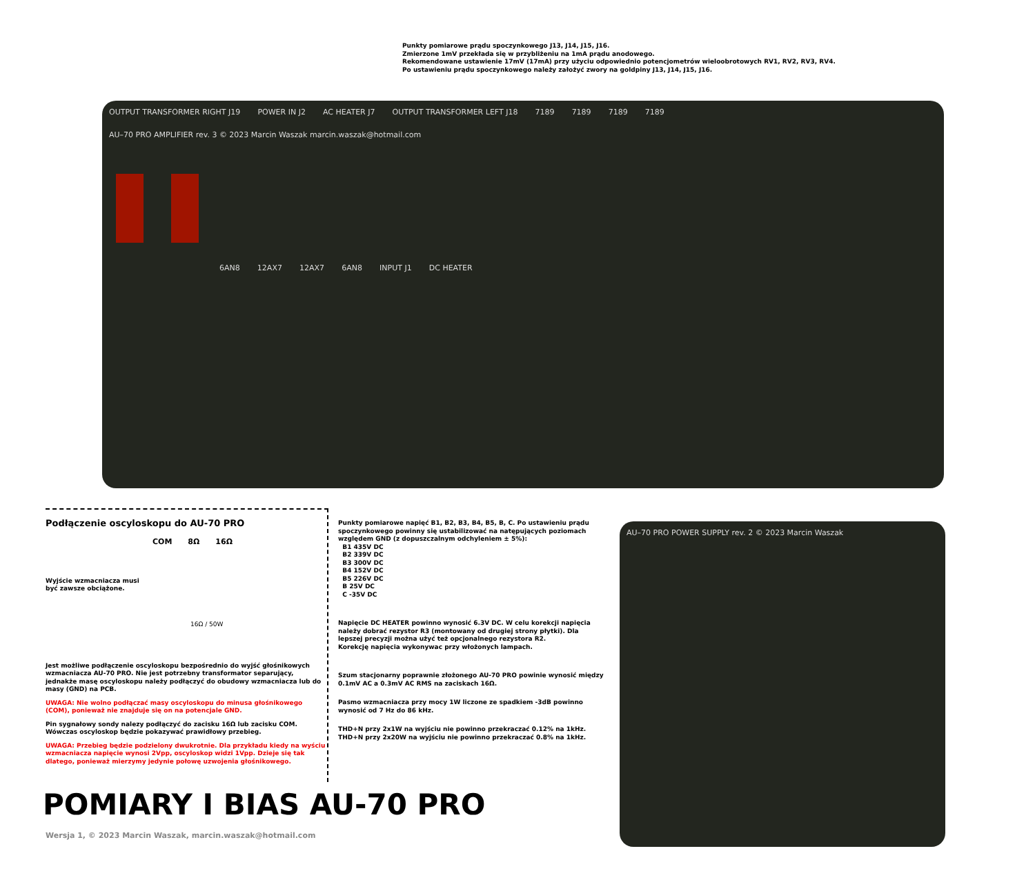Punkty pomiarowe prądu spoczynkowego J13, J14, J15, J16.
Zmierzone 1mV przekłada się w przybliżeniu na 1mA prądu anodowego.
Rekomendowane ustawienie 17mV (17mA) przy użyciu odpowiednio potencjometrów wieloobrotowych RV1, RV2, RV3, RV4.
Po ustawieniu prądu spoczynkowego należy założyć zwory na goldpiny J13, J14, J15, J16.
OUTPUT TRANSFORMER RIGHT J19 POWER IN J2 AC HEATER J7 OUTPUT TRANSFORMER LEFT J18 7189 7189 7189 7189 AU–70 PRO AMPLIFIER rev. 3 © 2023 Marcin Waszak marcin.waszak@hotmail.com
6AN8 12AX7 12AX7 6AN8 INPUT J1 DC HEATER
AU–70 PRO POWER SUPPLY rev. 2 © 2023 Marcin Waszak
Podłączenie oscyloskopu do AU-70 PRO
COM 8Ω 16Ω
Wyjście wzmacniacza musi
być zawsze obciążone.
16Ω / 50W
Jest możliwe podłączenie oscyloskopu bezpośrednio do wyjść głośnikowych wzmacniacza AU-70 PRO. Nie jest potrzebny transformator separujący, jednakże masę oscyloskopu należy podłączyć do obudowy wzmacniacza lub do masy (GND) na PCB.
UWAGA: Nie wolno podłączać masy oscyloskopu do minusa głośnikowego (COM), ponieważ nie znajduje się on na potencjale GND.
Pin sygnałowy sondy nalezy podłączyć do zacisku 16Ω lub zacisku COM. Wówczas oscyloskop będzie pokazywać prawidłowy przebieg.
UWAGA: Przebieg będzie podzielony dwukrotnie. Dla przykładu kiedy na wyściu wzmacniacza napięcie wynosi 2Vpp, oscyloskop widzi 1Vpp. Dzieje się tak dlatego, ponieważ mierzymy jedynie połowę uzwojenia głośnikowego.
Punkty pomiarowe napięć B1, B2, B3, B4, B5, B, C. Po ustawieniu prądu spoczynkowego powinny się ustabilizować na natępujących poziomach względem GND (z dopuszczalnym odchyleniem ± 5%):
B1 435V DC
B2 339V DC
B3 300V DC
B4 152V DC
B5 226V DC
B 25V DC
C -35V DC
Napięcie DC HEATER powinno wynosić 6.3V DC. W celu korekcji napięcia należy dobrać rezystor R3 (montowany od drugiej strony płytki). Dla lepszej precyzji można użyć też opcjonalnego rezystora R2.
Korekcję napięcia wykonywac przy włożonych lampach.
Szum stacjonarny poprawnie złożonego AU-70 PRO powinie wynosić między 0.1mV AC a 0.3mV AC RMS na zaciskach 16Ω.
Pasmo wzmacniacza przy mocy 1W liczone ze spadkiem -3dB powinno wynosić od 7 Hz do 86 kHz.
THD+N przy 2x1W na wyjściu nie powinno przekraczać 0.12% na 1kHz.
THD+N przy 2x20W na wyjściu nie powinno przekraczać 0.8% na 1kHz.
POMIARY I BIAS AU-70 PRO
Wersja 1, © 2023 Marcin Waszak, marcin.waszak@hotmail.com